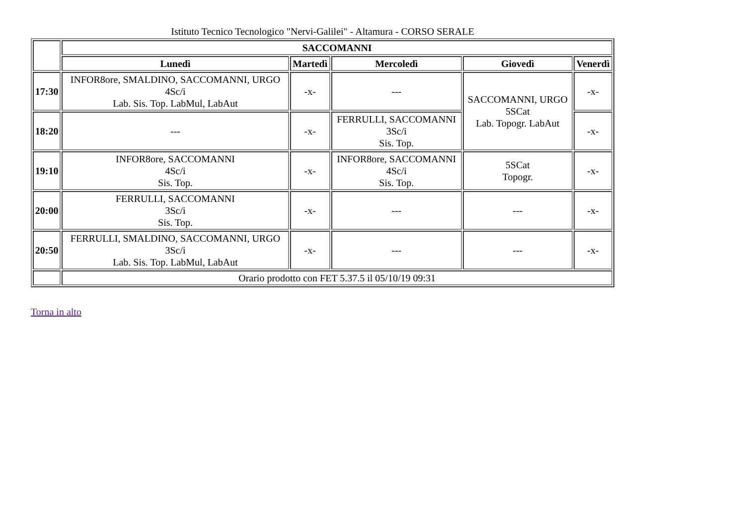Istituto Tecnico Tecnologico "Nervi-Galilei" - Altamura - CORSO SERALE
| | SACCOMANNI | | | | |
| | Lunedì | Martedì | Mercoledì | Giovedì | Venerdì |
| 17:30 | INFOR8ore, SMALDINO, SACCOMANNI, URGO 4Sc/i Lab. Sis. Top. LabMul, LabAut | -x- | --- | SACCOMANNI, URGO 5SCat Lab. Topogr. LabAut | -x- |
| 18:20 | --- | -x- | FERRULLI, SACCOMANNI 3Sc/i Sis. Top. | | -x- |
| 19:10 | INFOR8ore, SACCOMANNI 4Sc/i Sis. Top. | -x- | INFOR8ore, SACCOMANNI 4Sc/i Sis. Top. | 5SCat Topogr. | -x- |
| 20:00 | FERRULLI, SACCOMANNI 3Sc/i Sis. Top. | -x- | --- | --- | -x- |
| 20:50 | FERRULLI, SMALDINO, SACCOMANNI, URGO 3Sc/i Lab. Sis. Top. LabMul, LabAut | -x- | --- | --- | -x- |
| | Orario prodotto con FET 5.37.5 il 05/10/19 09:31 | | | | |
Torna in alto